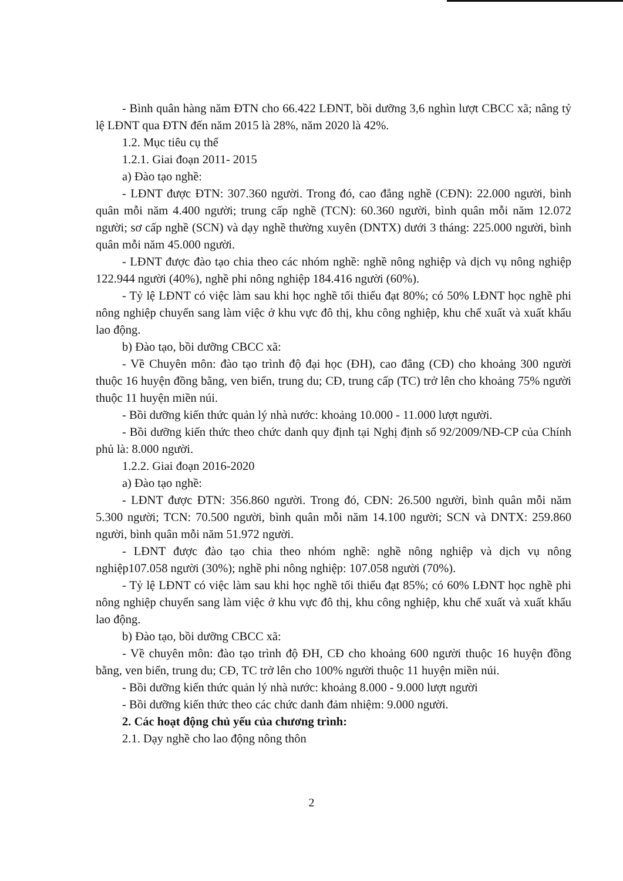- Bình quân hàng năm ĐTN cho 66.422 LĐNT, bồi dưỡng 3,6 nghìn lượt CBCC xã; nâng tỷ lệ LĐNT qua ĐTN đến năm 2015 là 28%, năm 2020 là 42%.
1.2. Mục tiêu cụ thể
1.2.1. Giai đoạn 2011- 2015
a) Đào tạo nghề:
- LĐNT được ĐTN: 307.360 người. Trong đó, cao đẳng nghề (CĐN): 22.000 người, bình quân mỗi năm 4.400 người; trung cấp nghề (TCN): 60.360 người, bình quân mỗi năm 12.072 người; sơ cấp nghề (SCN) và dạy nghề thường xuyên (DNTX) dưới 3 tháng: 225.000 người, bình quân mỗi năm 45.000 người.
- LĐNT được đào tạo chia theo các nhóm nghề: nghề nông nghiệp và dịch vụ nông nghiệp 122.944 người (40%), nghề phi nông nghiệp 184.416 người (60%).
- Tỷ lệ LĐNT có việc làm sau khi học nghề tối thiểu đạt 80%; có 50% LĐNT học nghề phi nông nghiệp chuyển sang làm việc ở khu vực đô thị, khu công nghiệp, khu chế xuất và xuất khẩu lao động.
b) Đào tạo, bồi dưỡng CBCC xã:
- Về Chuyên môn: đào tạo trình độ đại học (ĐH), cao đẳng (CĐ) cho khoảng 300 người thuộc 16 huyện đồng bằng, ven biển, trung du; CĐ, trung cấp (TC) trở lên cho khoảng 75% người thuộc 11 huyện miền núi.
- Bồi dưỡng kiến thức quản lý nhà nước: khoảng 10.000 - 11.000 lượt người.
- Bồi dưỡng kiến thức theo chức danh quy định tại Nghị định số 92/2009/NĐ-CP của Chính phủ là: 8.000 người.
1.2.2. Giai đoạn 2016-2020
a) Đào tạo nghề:
- LĐNT được ĐTN: 356.860 người. Trong đó, CĐN: 26.500 người, bình quân mỗi năm 5.300 người; TCN: 70.500 người, bình quân mỗi năm 14.100 người; SCN và DNTX: 259.860 người, bình quân mỗi năm 51.972 người.
- LĐNT được đào tạo chia theo nhóm nghề: nghề nông nghiệp và dịch vụ nông nghiệp107.058 người (30%); nghề phi nông nghiệp: 107.058 người (70%).
- Tỷ lệ LĐNT có việc làm sau khi học nghề tối thiểu đạt 85%; có 60% LĐNT học nghề phi nông nghiệp chuyển sang làm việc ở khu vực đô thị, khu công nghiệp, khu chế xuất và xuất khẩu lao động.
b) Đào tạo, bồi dưỡng CBCC xã:
- Về chuyên môn: đào tạo trình độ ĐH, CĐ cho khoảng 600 người thuộc 16 huyện đồng bằng, ven biển, trung du; CĐ, TC trở lên cho 100% người thuộc 11 huyện miền núi.
- Bồi dưỡng kiến thức quản lý nhà nước: khoảng 8.000 - 9.000 lượt người
- Bồi dưỡng kiến thức theo các chức danh đảm nhiệm: 9.000 người.
2. Các hoạt động chủ yếu của chương trình:
2.1. Dạy nghề cho lao động nông thôn
2